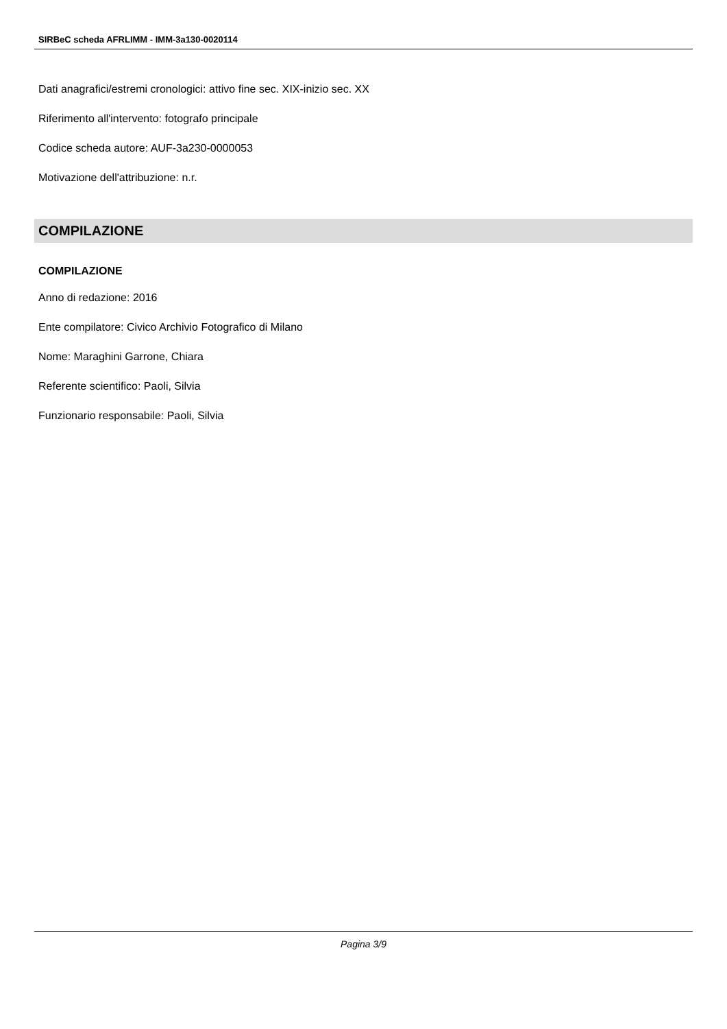SIRBeC scheda AFRLIMM - IMM-3a130-0020114
Dati anagrafici/estremi cronologici: attivo fine sec. XIX-inizio sec. XX
Riferimento all'intervento: fotografo principale
Codice scheda autore: AUF-3a230-0000053
Motivazione dell'attribuzione: n.r.
COMPILAZIONE
COMPILAZIONE
Anno di redazione: 2016
Ente compilatore: Civico Archivio Fotografico di Milano
Nome: Maraghini Garrone, Chiara
Referente scientifico: Paoli, Silvia
Funzionario responsabile: Paoli, Silvia
Pagina 3/9